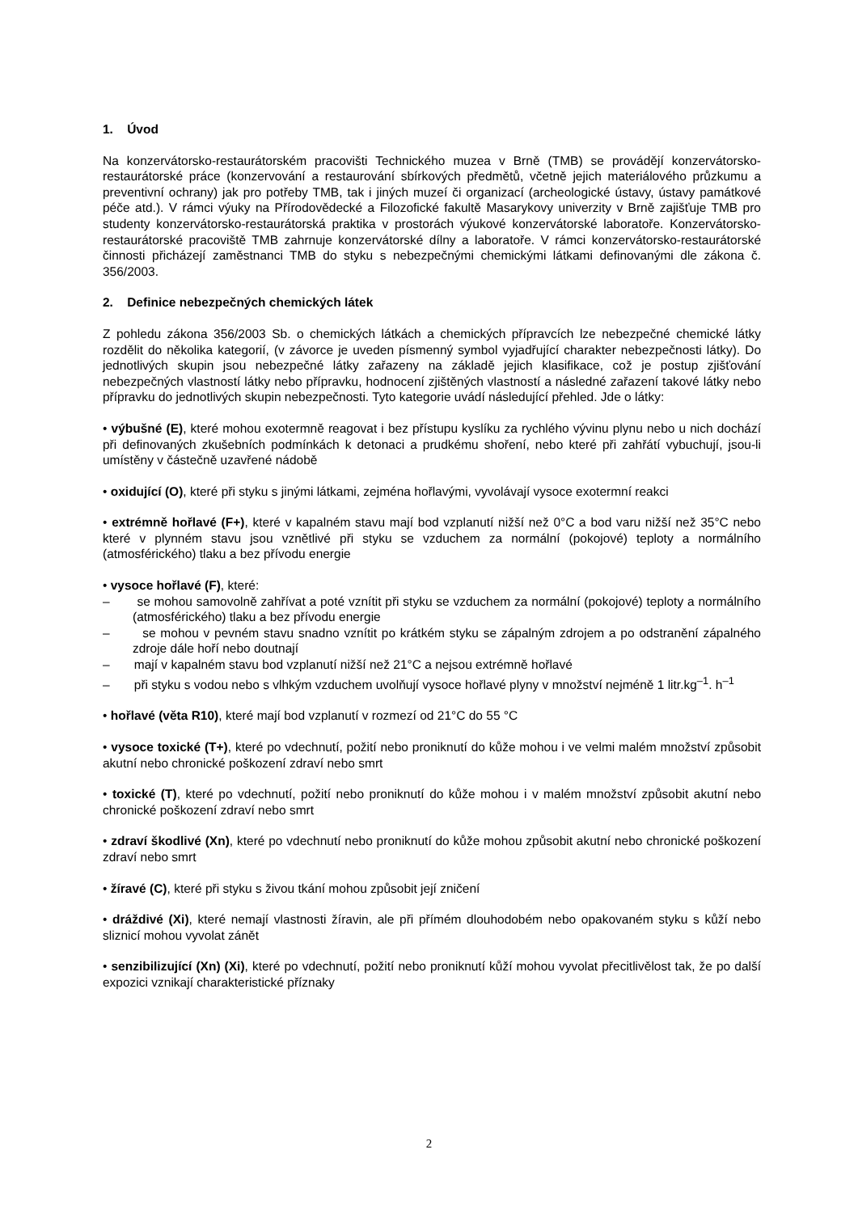1. Úvod
Na konzervátorsko-restaurátorském pracovišti Technického muzea v Brně (TMB) se provádějí konzervátorsko-restaurátorské práce (konzervování a restaurování sbírkových předmětů, včetně jejich materiálového průzkumu a preventivní ochrany) jak pro potřeby TMB, tak i jiných muzeí či organizací (archeologické ústavy, ústavy památkové péče atd.). V rámci výuky na Přírodovědecké a Filozofické fakultě Masarykovy univerzity v Brně zajišťuje TMB pro studenty konzervátorsko-restaurátorská praktika v prostorách výukové konzervátorské laboratoře. Konzervátorsko-restaurátorské pracoviště TMB zahrnuje konzervátorské dílny a laboratoře. V rámci konzervátorsko-restaurátorské činnosti přicházejí zaměstnanci TMB do styku s nebezpečnými chemickými látkami definovanými dle zákona č. 356/2003.
2. Definice nebezpečných chemických látek
Z pohledu zákona 356/2003 Sb. o chemických látkách a chemických přípravcích lze nebezpečné chemické látky rozdělit do několika kategorií, (v závorce je uveden písmenný symbol vyjadřující charakter nebezpečnosti látky). Do jednotlivých skupin jsou nebezpečné látky zařazeny na základě jejich klasifikace, což je postup zjišťování nebezpečných vlastností látky nebo přípravku, hodnocení zjištěných vlastností a následné zařazení takové látky nebo přípravku do jednotlivých skupin nebezpečnosti. Tyto kategorie uvádí následující přehled. Jde o látky:
• výbušné (E), které mohou exotermně reagovat i bez přístupu kyslíku za rychlého vývinu plynu nebo u nich dochází při definovaných zkušebních podmínkách k detonaci a prudkému shoření, nebo které při zahřátí vybuchují, jsou-li umístěny v částečně uzavřené nádobě
• oxidující (O), které při styku s jinými látkami, zejména hořlavými, vyvolávají vysoce exotermní reakci
• extrémně hořlavé (F+), které v kapalném stavu mají bod vzplanutí nižší než 0°C a bod varu nižší než 35°C nebo které v plynném stavu jsou vznětlivé při styku se vzduchem za normální (pokojové) teploty a normálního (atmosférického) tlaku a bez přívodu energie
• vysoce hořlavé (F), které:
– se mohou samovolně zahřívat a poté vznítit při styku se vzduchem za normální (pokojové) teploty a normálního (atmosférického) tlaku a bez přívodu energie
– se mohou v pevném stavu snadno vznítit po krátkém styku se zápalným zdrojem a po odstranění zápalného zdroje dále hoří nebo doutnají
– mají v kapalném stavu bod vzplanutí nižší než 21°C a nejsou extrémně hořlavé
– při styku s vodou nebo s vlhkým vzduchem uvolňují vysoce hořlavé plyny v množství nejméně 1 litr.kg<sup>–1</sup>. h<sup>–1</sup>
• hořlavé (věta R10), které mají bod vzplanutí v rozmezí od 21°C do 55 °C
• vysoce toxické (T+), které po vdechnutí, požití nebo proniknutí do kůže mohou i ve velmi malém množství způsobit akutní nebo chronické poškození zdraví nebo smrt
• toxické (T), které po vdechnutí, požití nebo proniknutí do kůže mohou i v malém množství způsobit akutní nebo chronické poškození zdraví nebo smrt
• zdraví škodlivé (Xn), které po vdechnutí nebo proniknutí do kůže mohou způsobit akutní nebo chronické poškození zdraví nebo smrt
• žíravé (C), které při styku s živou tkání mohou způsobit její zničení
• dráždivé (Xi), které nemají vlastnosti žíravin, ale při přímém dlouhodobém nebo opakovaném styku s kůží nebo sliznicí mohou vyvolat zánět
• senzibilizující (Xn) (Xi), které po vdechnutí, požití nebo proniknutí kůží mohou vyvolat přecitlivělost tak, že po další expozici vznikají charakteristické příznaky
2